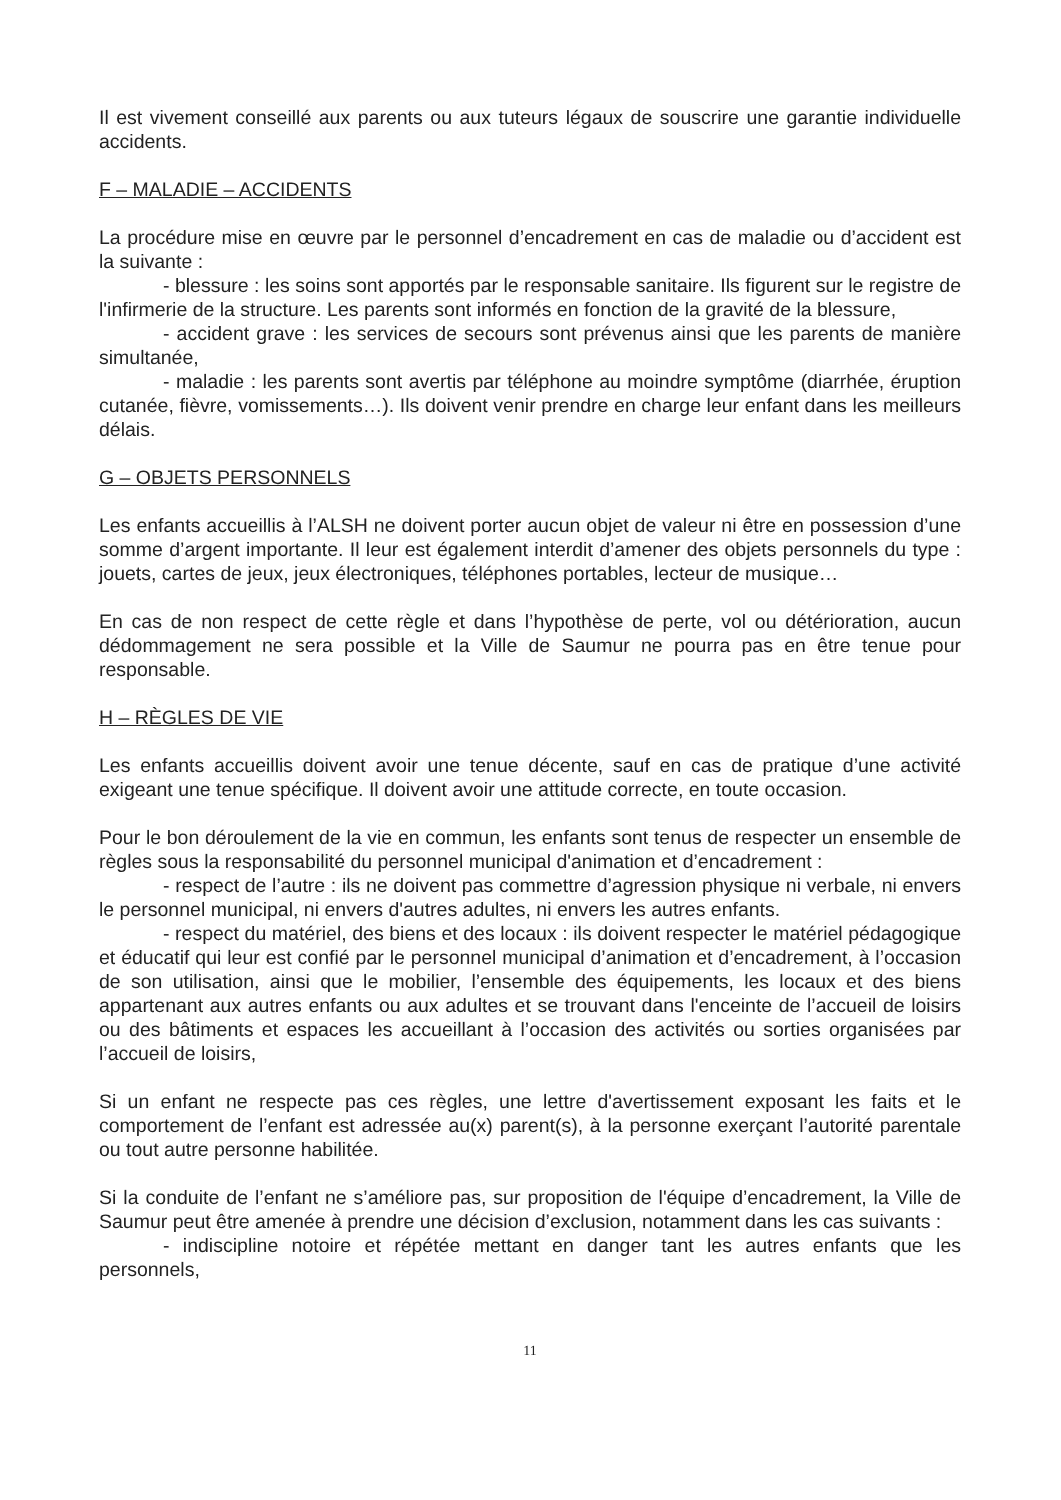Il est vivement conseillé aux parents ou aux tuteurs légaux de souscrire une garantie individuelle accidents.
F – MALADIE – ACCIDENTS
La procédure mise en œuvre par le personnel d’encadrement en cas de maladie ou d’accident est la suivante :
- blessure : les soins sont apportés par le responsable sanitaire. Ils figurent sur le registre de l'infirmerie de la structure. Les parents sont informés en fonction de la gravité de la blessure,
- accident grave : les services de secours sont prévenus ainsi que les parents de manière simultanée,
- maladie : les parents sont avertis par téléphone au moindre symptôme (diarrhée, éruption cutanée, fièvre, vomissements…). Ils doivent venir prendre en charge leur enfant dans les meilleurs délais.
G – OBJETS PERSONNELS
Les enfants accueillis à l’ALSH ne doivent porter aucun objet de valeur ni être en possession d’une somme d’argent importante. Il leur est également interdit d’amener des objets personnels du type : jouets, cartes de jeux, jeux électroniques, téléphones portables, lecteur de musique…
En cas de non respect de cette règle et dans l’hypothèse de perte, vol ou détérioration, aucun dédommagement ne sera possible et la Ville de Saumur ne pourra pas en être tenue pour responsable.
H – RÈGLES DE VIE
Les enfants accueillis doivent avoir une tenue décente, sauf en cas de pratique d’une activité exigeant une tenue spécifique. Il doivent avoir une attitude correcte, en toute occasion.
Pour le bon déroulement de la vie en commun, les enfants sont tenus de respecter un ensemble de règles sous la responsabilité du personnel municipal d'animation et d’encadrement :
- respect de l’autre : ils ne doivent pas commettre d’agression physique ni verbale, ni envers le personnel municipal, ni envers d'autres adultes, ni envers les autres enfants.
- respect du matériel, des biens et des locaux : ils doivent respecter le matériel pédagogique et éducatif qui leur est confié par le personnel municipal d’animation et d’encadrement, à l’occasion de son utilisation, ainsi que le mobilier, l’ensemble des équipements, les locaux et des biens appartenant aux autres enfants ou aux adultes et se trouvant dans l'enceinte de l’accueil de loisirs ou des bâtiments et espaces les accueillant à l’occasion des activités ou sorties organisées par l’accueil de loisirs,
Si un enfant ne respecte pas ces règles, une lettre d'avertissement exposant les faits et le comportement de l’enfant est adressée au(x) parent(s), à la personne exerçant l’autorité parentale ou tout autre personne habilitée.
Si la conduite de l’enfant ne s’améliore pas, sur proposition de l'équipe d’encadrement, la Ville de Saumur peut être amenée à prendre une décision d’exclusion, notamment dans les cas suivants :
- indiscipline notoire et répétée mettant en danger tant les autres enfants que les personnels,
11